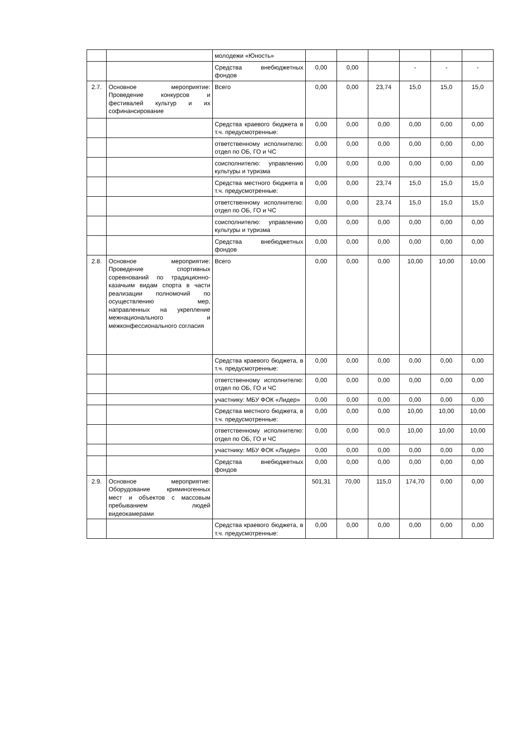| | | молодежи «Юность» | | | | | | |
| | | Средства внебюджетных фондов | 0,00 | 0,00 | | - | - | - |
| 2.7. | Основное мероприятие: Проведение конкурсов и фестивалей культур и их софинансирование | Всего | 0,00 | 0,00 | 23,74 | 15,0 | 15,0 | 15,0 |
| | | Средства краевого бюджета в т.ч. предусмотренные: | 0,00 | 0,00 | 0,00 | 0,00 | 0,00 | 0,00 |
| | | ответственному исполнителю: отдел по ОБ, ГО и ЧС | 0,00 | 0,00 | 0,00 | 0,00 | 0,00 | 0,00 |
| | | соисполнителю: управлению культуры и туризма | 0,00 | 0,00 | 0,00 | 0,00 | 0,00 | 0,00 |
| | | Средства местного бюджета в т.ч. предусмотренные: | 0,00 | 0,00 | 23,74 | 15,0 | 15,0 | 15,0 |
| | | ответственному исполнителю: отдел по ОБ, ГО и ЧС | 0,00 | 0,00 | 23,74 | 15,0 | 15,0 | 15,0 |
| | | соисполнителю: управлению культуры и туризма | 0,00 | 0,00 | 0,00 | 0,00 | 0,00 | 0,00 |
| | | Средства внебюджетных фондов | 0,00 | 0,00 | 0,00 | 0,00 | 0,00 | 0,00 |
| 2.8. | Основное мероприятие: Проведение спортивных соревнований по традиционно-казачьим видам спорта в части реализации полномочий по осуществлению мер, направленных на укрепление межнационального и межконфессионального согласия | Всего | 0,00 | 0,00 | 0,00 | 10,00 | 10,00 | 10,00 |
| | | Средства краевого бюджета, в т.ч. предусмотренные: | 0,00 | 0,00 | 0,00 | 0,00 | 0,00 | 0,00 |
| | | ответственному исполнителю: отдел по ОБ, ГО и ЧС | 0,00 | 0,00 | 0,00 | 0,00 | 0,00 | 0,00 |
| | | участнику: МБУ ФОК «Лидер» | 0,00 | 0,00 | 0,00 | 0,00 | 0,00 | 0,00 |
| | | Средства местного бюджета, в т.ч. предусмотренные: | 0,00 | 0,00 | 0,00 | 10,00 | 10,00 | 10,00 |
| | | ответственному исполнителю: отдел по ОБ, ГО и ЧС | 0,00 | 0,00 | 00,0 | 10,00 | 10,00 | 10,00 |
| | | участнику: МБУ ФОК «Лидер» | 0,00 | 0,00 | 0,00 | 0,00 | 0,00 | 0,00 |
| | | Средства внебюджетных фондов | 0,00 | 0,00 | 0,00 | 0,00 | 0,00 | 0,00 |
| 2.9. | Основное мероприятие: Оборудование криминогенных мест и объектов с массовым пребыванием людей видеокамерами | | 501,31 | 70,00 | 115,0 | 174,70 | 0,00 | 0,00 |
| | | Средства краевого бюджета, в т.ч. предусмотренные: | 0,00 | 0,00 | 0,00 | 0,00 | 0,00 | 0,00 |